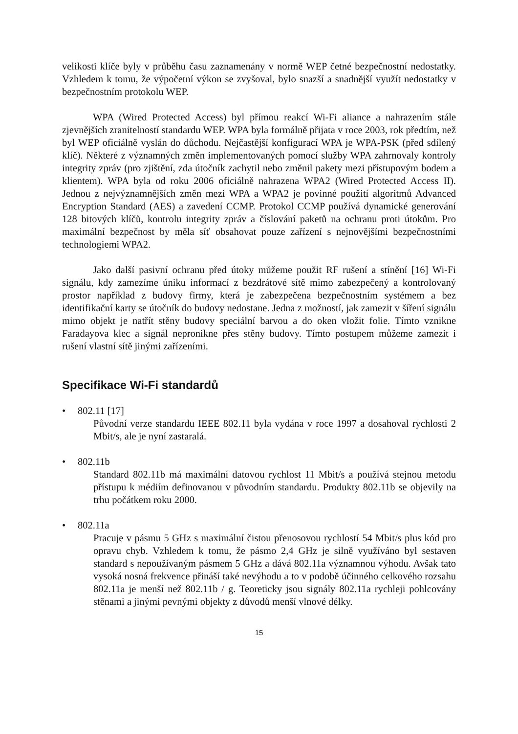velikosti klíče byly v průběhu času zaznamenány v normě WEP četné bezpečnostní nedostatky. Vzhledem k tomu, že výpočetní výkon se zvyšoval, bylo snazší a snadnější využít nedostatky v bezpečnostním protokolu WEP.
WPA (Wired Protected Access) byl přímou reakcí Wi-Fi aliance a nahrazením stále zjevnějších zranitelností standardu WEP. WPA byla formálně přijata v roce 2003, rok předtím, než byl WEP oficiálně vyslán do důchodu. Nejčastější konfigurací WPA je WPA-PSK (před sdílený klíč). Některé z významných změn implementovaných pomocí služby WPA zahrnovaly kontroly integrity zpráv (pro zjištění, zda útočník zachytil nebo změnil pakety mezi přístupovým bodem a klientem). WPA byla od roku 2006 oficiálně nahrazena WPA2 (Wired Protected Access II). Jednou z nejvýznamnějších změn mezi WPA a WPA2 je povinné použití algoritmů Advanced Encryption Standard (AES) a zavedení CCMP. Protokol CCMP používá dynamické generování 128 bitových klíčů, kontrolu integrity zpráv a číslování paketů na ochranu proti útokům. Pro maximální bezpečnost by měla síť obsahovat pouze zařízení s nejnovějšími bezpečnostními technologiemi WPA2.
Jako další pasivní ochranu před útoky můžeme použit RF rušení a stínění [16] Wi-Fi signálu, kdy zamezíme úniku informací z bezdrátové sítě mimo zabezpečený a kontrolovaný prostor například z budovy firmy, která je zabezpečena bezpečnostním systémem a bez identifikační karty se útočník do budovy nedostane. Jedna z možností, jak zamezit v šíření signálu mimo objekt je natřít stěny budovy speciální barvou a do oken vložit folie. Tímto vznikne Faradayova klec a signál nepronikne přes stěny budovy. Tímto postupem můžeme zamezit i rušení vlastní sítě jinými zařízeními.
Specifikace Wi-Fi standardů
• 802.11 [17]
Původní verze standardu IEEE 802.11 byla vydána v roce 1997 a dosahoval rychlosti 2 Mbit/s, ale je nyní zastaralá.
• 802.11b
Standard 802.11b má maximální datovou rychlost 11 Mbit/s a používá stejnou metodu přístupu k médiím definovanou v původním standardu. Produkty 802.11b se objevily na trhu počátkem roku 2000.
• 802.11a
Pracuje v pásmu 5 GHz s maximální čistou přenosovou rychlostí 54 Mbit/s plus kód pro opravu chyb. Vzhledem k tomu, že pásmo 2,4 GHz je silně využíváno byl sestaven standard s nepoužívaným pásmem 5 GHz a dává 802.11a významnou výhodu. Avšak tato vysoká nosná frekvence přináší také nevýhodu a to v podobě účinného celkového rozsahu 802.11a je menší než 802.11b / g. Teoreticky jsou signály 802.11a rychleji pohlcovány stěnami a jinými pevnými objekty z důvodů menší vlnové délky.
15